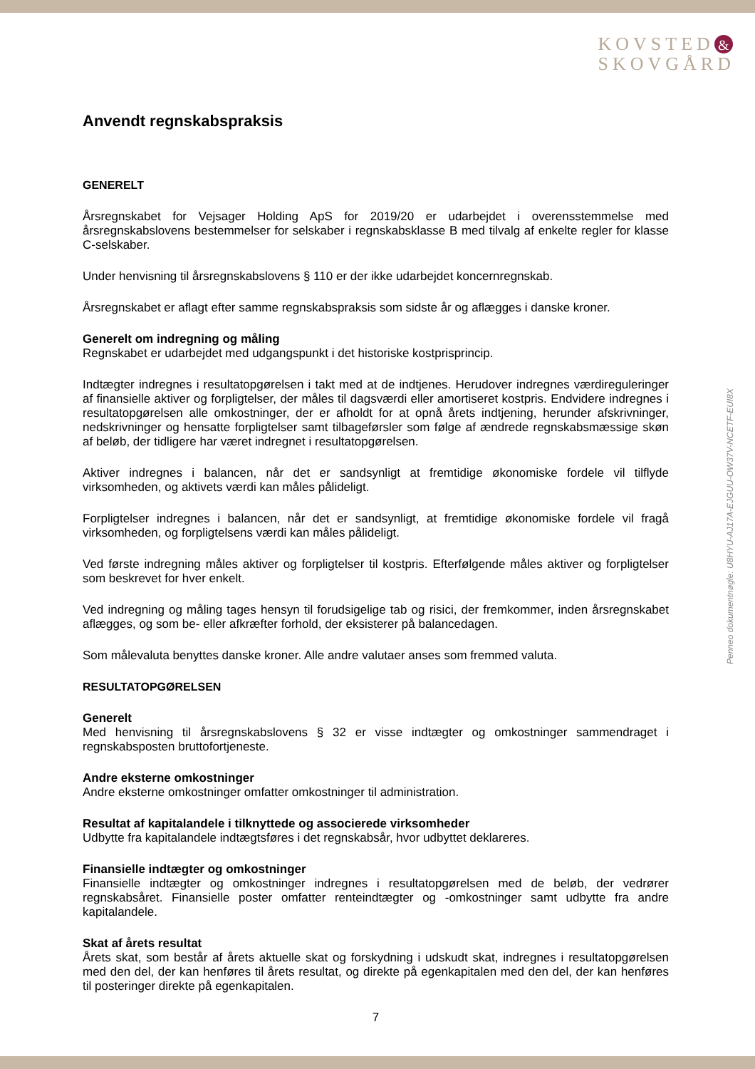KOVSTED &
SKOVGÅRD
Anvendt regnskabspraksis
GENERELT
Årsregnskabet for Vejsager Holding ApS for 2019/20 er udarbejdet i overensstemmelse med årsregnskabslovens bestemmelser for selskaber i regnskabsklasse B med tilvalg af enkelte regler for klasse C-selskaber.
Under henvisning til årsregnskabslovens § 110 er der ikke udarbejdet koncernregnskab.
Årsregnskabet er aflagt efter samme regnskabspraksis som sidste år og aflægges i danske kroner.
Generelt om indregning og måling
Regnskabet er udarbejdet med udgangspunkt i det historiske kostprisprincip.
Indtægter indregnes i resultatopgørelsen i takt med at de indtjenes. Herudover indregnes værdireguleringer af finansielle aktiver og forpligtelser, der måles til dagsværdi eller amortiseret kostpris. Endvidere indregnes i resultatopgørelsen alle omkostninger, der er afholdt for at opnå årets indtjening, herunder afskrivninger, nedskrivninger og hensatte forpligtelser samt tilbageførsler som følge af ændrede regnskabsmæssige skøn af beløb, der tidligere har været indregnet i resultatopgørelsen.
Aktiver indregnes i balancen, når det er sandsynligt at fremtidige økonomiske fordele vil tilflyde virksomheden, og aktivets værdi kan måles pålideligt.
Forpligtelser indregnes i balancen, når det er sandsynligt, at fremtidige økonomiske fordele vil fragå virksomheden, og forpligtelsens værdi kan måles pålideligt.
Ved første indregning måles aktiver og forpligtelser til kostpris. Efterfølgende måles aktiver og forpligtelser som beskrevet for hver enkelt.
Ved indregning og måling tages hensyn til forudsigelige tab og risici, der fremkommer, inden årsregnskabet aflægges, og som be- eller afkræfter forhold, der eksisterer på balancedagen.
Som målevaluta benyttes danske kroner. Alle andre valutaer anses som fremmed valuta.
RESULTATOPGØRELSEN
Generelt
Med henvisning til årsregnskabslovens § 32 er visse indtægter og omkostninger sammendraget i regnskabsposten bruttofortjeneste.
Andre eksterne omkostninger
Andre eksterne omkostninger omfatter omkostninger til administration.
Resultat af kapitalandele i tilknyttede og associerede virksomheder
Udbytte fra kapitalandele indtægtsføres i det regnskabsår, hvor udbyttet deklareres.
Finansielle indtægter og omkostninger
Finansielle indtægter og omkostninger indregnes i resultatopgørelsen med de beløb, der vedrører regnskabsåret. Finansielle poster omfatter renteindtægter og -omkostninger samt udbytte fra andre kapitalandele.
Skat af årets resultat
Årets skat, som består af årets aktuelle skat og forskydning i udskudt skat, indregnes i resultatopgørelsen med den del, der kan henføres til årets resultat, og direkte på egenkapitalen med den del, der kan henføres til posteringer direkte på egenkapitalen.
7
Penneo dokumentnøgle: U8HYU-AJ17A-EJGUU-OW37V-NCETF-EUI8X